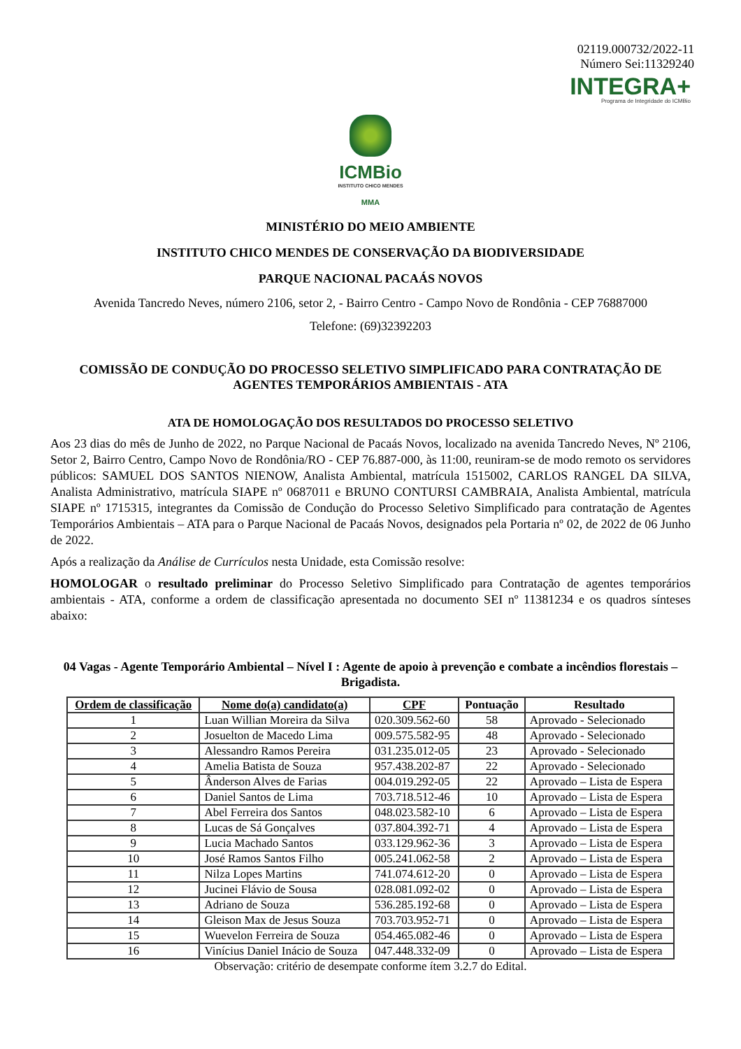02119.000732/2022-11
Número Sei:11329240
INTEGRA+
Programa de Integridade do ICMBio
ICMBio
INSTITUTO CHICO MENDES
MMA
MINISTÉRIO DO MEIO AMBIENTE
INSTITUTO CHICO MENDES DE CONSERVAÇÃO DA BIODIVERSIDADE
PARQUE NACIONAL PACAÁS NOVOS
Avenida Tancredo Neves, número 2106, setor 2, - Bairro Centro - Campo Novo de Rondônia - CEP 76887000
Telefone: (69)32392203
COMISSÃO DE CONDUÇÃO DO PROCESSO SELETIVO SIMPLIFICADO PARA CONTRATAÇÃO DE AGENTES TEMPORÁRIOS AMBIENTAIS - ATA
ATA DE HOMOLOGAÇÃO DOS RESULTADOS DO PROCESSO SELETIVO
Aos 23 dias do mês de Junho de 2022, no Parque Nacional de Pacaás Novos, localizado na avenida Tancredo Neves, Nº 2106, Setor 2, Bairro Centro, Campo Novo de Rondônia/RO - CEP 76.887-000, às 11:00, reuniram-se de modo remoto os servidores públicos: SAMUEL DOS SANTOS NIENOW, Analista Ambiental, matrícula 1515002, CARLOS RANGEL DA SILVA, Analista Administrativo, matrícula SIAPE nº 0687011 e BRUNO CONTURSI CAMBRAIA, Analista Ambiental, matrícula SIAPE nº 1715315, integrantes da Comissão de Condução do Processo Seletivo Simplificado para contratação de Agentes Temporários Ambientais – ATA para o Parque Nacional de Pacaás Novos, designados pela Portaria nº 02, de 2022 de 06 Junho de 2022.
Após a realização da Análise de Currículos nesta Unidade, esta Comissão resolve:
HOMOLOGAR o resultado preliminar do Processo Seletivo Simplificado para Contratação de agentes temporários ambientais - ATA, conforme a ordem de classificação apresentada no documento SEI nº 11381234 e os quadros sínteses abaixo:
04 Vagas - Agente Temporário Ambiental – Nível I : Agente de apoio à prevenção e combate a incêndios florestais – Brigadista.
| Ordem de classificação | Nome do(a) candidato(a) | CPF | Pontuação | Resultado |
| --- | --- | --- | --- | --- |
| 1 | Luan Willian Moreira da Silva | 020.309.562-60 | 58 | Aprovado - Selecionado |
| 2 | Josuelton de Macedo Lima | 009.575.582-95 | 48 | Aprovado - Selecionado |
| 3 | Alessandro Ramos Pereira | 031.235.012-05 | 23 | Aprovado - Selecionado |
| 4 | Amelia Batista de Souza | 957.438.202-87 | 22 | Aprovado - Selecionado |
| 5 | Ânderson Alves de Farias | 004.019.292-05 | 22 | Aprovado – Lista de Espera |
| 6 | Daniel Santos de Lima | 703.718.512-46 | 10 | Aprovado – Lista de Espera |
| 7 | Abel Ferreira dos Santos | 048.023.582-10 | 6 | Aprovado – Lista de Espera |
| 8 | Lucas de Sá Gonçalves | 037.804.392-71 | 4 | Aprovado – Lista de Espera |
| 9 | Lucia Machado Santos | 033.129.962-36 | 3 | Aprovado – Lista de Espera |
| 10 | José Ramos Santos Filho | 005.241.062-58 | 2 | Aprovado – Lista de Espera |
| 11 | Nilza Lopes Martins | 741.074.612-20 | 0 | Aprovado – Lista de Espera |
| 12 | Jucinei Flávio de Sousa | 028.081.092-02 | 0 | Aprovado – Lista de Espera |
| 13 | Adriano de Souza | 536.285.192-68 | 0 | Aprovado – Lista de Espera |
| 14 | Gleison Max de Jesus Souza | 703.703.952-71 | 0 | Aprovado – Lista de Espera |
| 15 | Wuevelon Ferreira de Souza | 054.465.082-46 | 0 | Aprovado – Lista de Espera |
| 16 | Vinícius Daniel Inácio de Souza | 047.448.332-09 | 0 | Aprovado – Lista de Espera |
Observação: critério de desempate conforme ítem 3.2.7 do Edital.